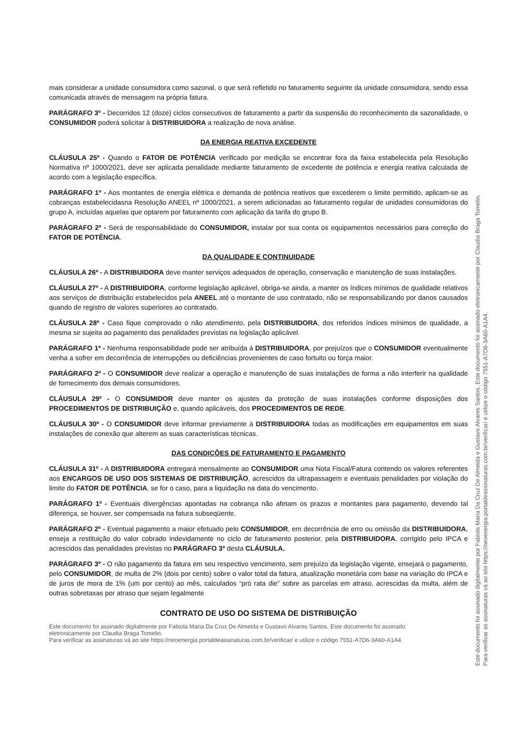mais considerar a unidade consumidora como sazonal, o que será refletido no faturamento seguinte da unidade consumidora, sendo essa comunicada através de mensagem na própria fatura.
PARÁGRAFO 3º - Decorridos 12 (doze) ciclos consecutivos de faturamento a partir da suspensão do reconhecimento da sazonalidade, o CONSUMIDOR poderá solicitar à DISTRIBUIDORA a realização de nova análise.
DA ENERGIA REATIVA EXCEDENTE
CLÁUSULA 25º - Quando o FATOR DE POTÊNCIA verificado por medição se encontrar fora da faixa estabelecida pela Resolução Normativa nº 1000/2021, deve ser aplicada penalidade mediante faturamento de excedente de potência e energia reativa calculada de acordo com a legislação específica.
PARÁGRAFO 1º - Aos montantes de energia elétrica e demanda de potência reativos que excederem o limite permitido, aplicam-se as cobranças estabelecidasna Resolução ANEEL nº 1000/2021, a serem adicionadas ao faturamento regular de unidades consumidoras do grupo A, incluídas aquelas que optarem por faturamento com aplicação da tarifa do grupo B.
PARÁGRAFO 2º - Será de responsabilidade do CONSUMIDOR, instalar por sua conta os equipamentos necessários para correção do FATOR DE POTÊNCIA.
DA QUALIDADE E CONTINUIDADE
CLÁUSULA 26º - A DISTRIBUIDORA deve manter serviços adequados de operação, conservação e manutenção de suas instalações.
CLÁUSULA 27º - A DISTRIBUIDORA, conforme legislação aplicável, obriga-se ainda, a manter os índices mínimos de qualidade relativos aos serviços de distribuição estabelecidos pela ANEEL até o montante de uso contratado, não se responsabilizando por danos causados quando de registro de valores superiores ao contratado.
CLÁUSULA 28º - Caso fique comprovado o não atendimento, pela DISTRIBUIDORA, dos referidos índices mínimos de qualidade, a mesma se sujeita ao pagamento das penalidades previstas na legislação aplicável.
PARÁGRAFO 1º - Nenhuma responsabilidade pode ser atribuída à DISTRIBUIDORA, por prejuízos que o CONSUMIDOR eventualmente venha a sofrer em decorrência de interrupções ou deficiências provenientes de caso fortuito ou força maior.
PARÁGRAFO 2º - O CONSUMIDOR deve realizar a operação e manutenção de suas instalações de forma a não interferir na qualidade de fornecimento dos demais consumidores.
CLÁUSULA 29º - O CONSUMIDOR deve manter os ajustes da proteção de suas instalações conforme disposições dos PROCEDIMENTOS DE DISTRIBUIÇÃO e, quando aplicáveis, dos PROCEDIMENTOS DE REDE.
CLÁUSULA 30º - O CONSUMIDOR deve informar previamente à DISTRIBUIDORA todas as modificações em equipamentos em suas instalações de conexão que alterem as suas características técnicas.
DAS CONDIÇÕES DE FATURAMENTO E PAGAMENTO
CLÁUSULA 31º - A DISTRIBUIDORA entregará mensalmente ao CONSUMIDOR uma Nota Fiscal/Fatura contendo os valores referentes aos ENCARGOS DE USO DOS SISTEMAS DE DISTRIBUIÇÃO, acrescidos da ultrapassagem e eventuais penalidades por violação do limite do FATOR DE POTÊNCIA, se for o caso, para a liquidação na data do vencimento.
PARÁGRAFO 1º - Eventuais divergências apontadas na cobrança não afetam os prazos e montantes para pagamento, devendo tal diferença, se houver, ser compensada na fatura subseqüente.
PARÁGRAFO 2º - Eventual pagamento a maior efetuado pelo CONSUMIDOR, em decorrência de erro ou omissão da DISTRIBUIDORA, enseja a restituição do valor cobrado indevidamente no ciclo de faturamento posterior, pela DISTRIBUIDORA, corrigido pelo IPCA e acrescidos das penalidades previstas no PARÁGRAFO 3º desta CLÁUSULA.
PARÁGRAFO 3º - O não pagamento da fatura em seu respectivo vencimento, sem prejuízo da legislação vigente, ensejará o pagamento, pelo CONSUMIDOR, de multa de 2% (dois por cento) sobre o valor total da fatura, atualização monetária com base na variação do IPCA e de juros de mora de 1% (um por cento) ao mês, calculados “pró rata die” sobre as parcelas em atraso, acrescidas da multa, além de outras sobretaxas por atraso que sejam legalmente
CONTRATO DE USO DO SISTEMA DE DISTRIBUIÇÃO
Este documento foi assinado digitalmente por Fabiola Maria Da Cruz De Almeida e Gustavo Alvares Santos. Este documento foi assinado eletronicamente por Claudia Braga Tomelin.
Para verificar as assinaturas vá ao site https://neoenergia.portaldeassinaturas.com.br/verificar/ e utilize o código 7551-A7D6-3A60-A1A4.
Este documento foi assinado digitalmente por Fabiola Maria Da Cruz De Almeida e Gustavo Alvares Santos. Este documento foi assinado eletronicamente por Claudia Braga Tomelin.
Para verificar as assinaturas vá ao site https://neoenergia.portaldeassinaturas.com.br/verificar/ e utilize o código 7551-A7D6-3A60-A1A4.